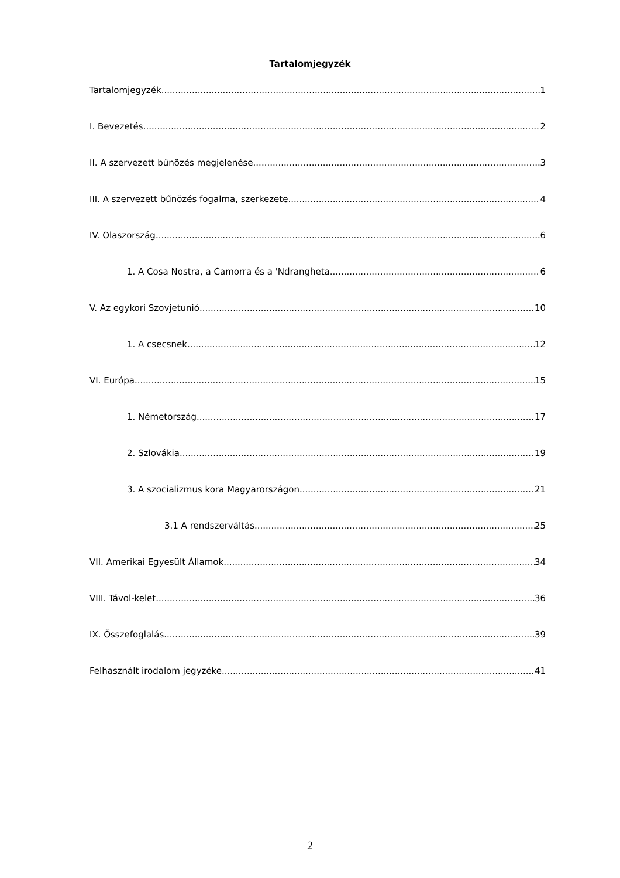Tartalomjegyzék
Tartalomjegyzék 1
I. Bevezetés 2
II. A szervezett bűnözés megjelenése 3
III. A szervezett bűnözés fogalma, szerkezete 4
IV. Olaszország 6
1. A Cosa Nostra, a Camorra és a 'Ndrangheta 6
V. Az egykori Szovjetunió 10
1. A csecsnek 12
VI. Európa 15
1. Németország 17
2. Szlovákia 19
3. A szocializmus kora Magyarországon 21
3.1 A rendszerváltás 25
VII. Amerikai Egyesült Államok 34
VIII. Távol-kelet 36
IX. Összefoglalás 39
Felhasznált irodalom jegyzéke 41
2